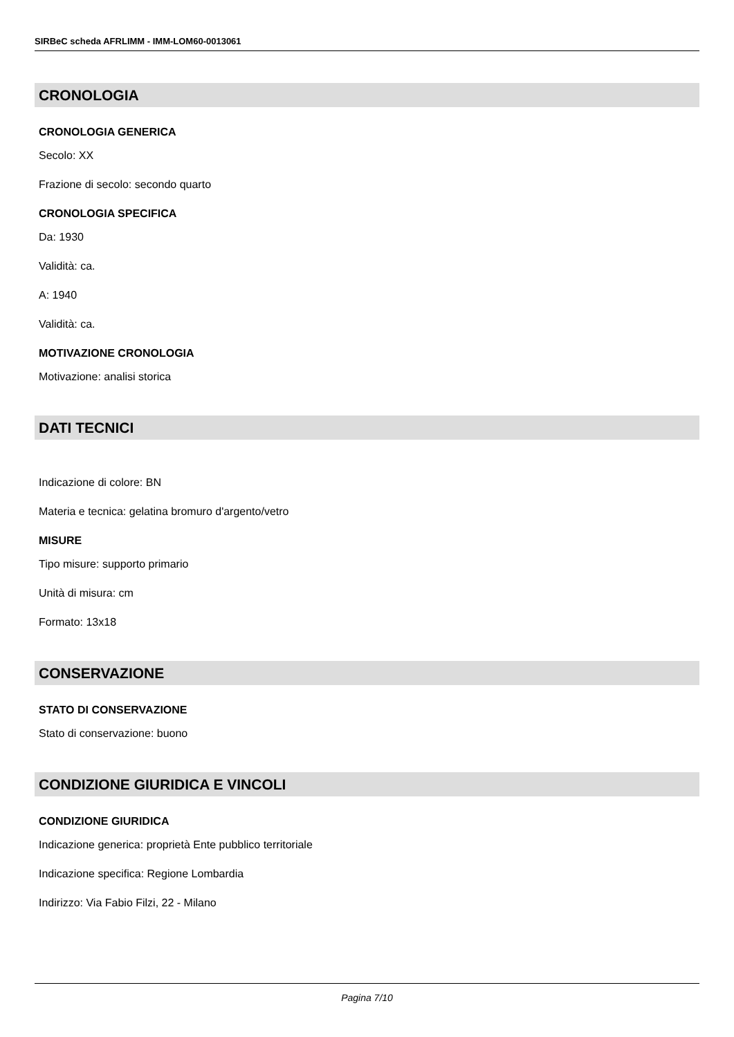SIRBeC scheda AFRLIMM - IMM-LOM60-0013061
CRONOLOGIA
CRONOLOGIA GENERICA
Secolo: XX
Frazione di secolo: secondo quarto
CRONOLOGIA SPECIFICA
Da: 1930
Validità: ca.
A: 1940
Validità: ca.
MOTIVAZIONE CRONOLOGIA
Motivazione: analisi storica
DATI TECNICI
Indicazione di colore: BN
Materia e tecnica: gelatina bromuro d'argento/vetro
MISURE
Tipo misure: supporto primario
Unità di misura: cm
Formato: 13x18
CONSERVAZIONE
STATO DI CONSERVAZIONE
Stato di conservazione: buono
CONDIZIONE GIURIDICA E VINCOLI
CONDIZIONE GIURIDICA
Indicazione generica: proprietà Ente pubblico territoriale
Indicazione specifica: Regione Lombardia
Indirizzo: Via Fabio Filzi, 22 - Milano
Pagina 7/10